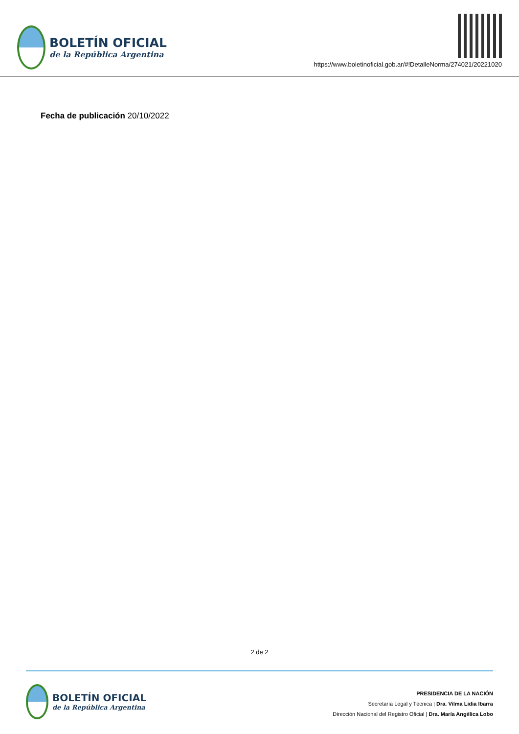BOLETÍN OFICIAL
de la República Argentina
https://www.boletinoficial.gob.ar/#!DetalleNorma/274021/20221020
Fecha de publicación 20/10/2022
2 de 2
BOLETÍN OFICIAL
de la República Argentina
PRESIDENCIA DE LA NACIÓN
Secretaría Legal y Técnica | Dra. Vilma Lidia Ibarra
Dirección Nacional del Registro Oficial | Dra. María Angélica Lobo